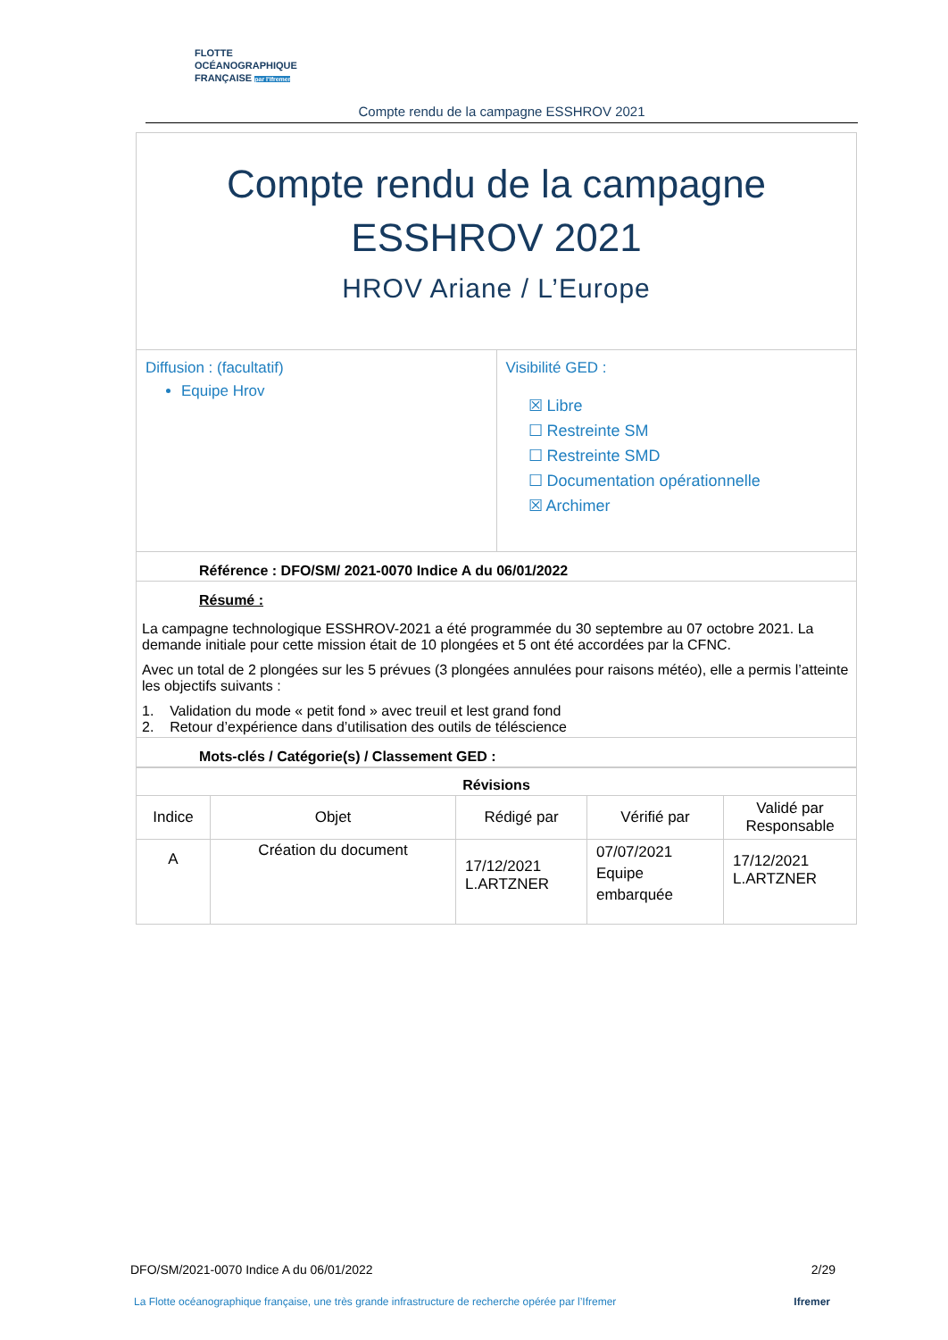FLOTTE
OCÉANOGRAPHIQUE
FRANÇAISE par l'Ifremer
Compte rendu de la campagne ESSHROV 2021
| Compte rendu de la campagne ESSHROV 2021 HROV Ariane / L’Europe | |
| Diffusion : (facultatif) Equipe Hrov | Visibilité GED : ☒ Libre ☐ Restreinte SM ☐ Restreinte SMD ☐ Documentation opérationnelle ☒ Archimer |
| Référence : DFO/SM/ 2021-0070 Indice A du 06/01/2022 | |
| Résumé : La campagne technologique ESSHROV-2021 a été programmée du 30 septembre au 07 octobre 2021. La demande initiale pour cette mission était de 10 plongées et 5 ont été accordées par la CFNC. Avec un total de 2 plongées sur les 5 prévues (3 plongées annulées pour raisons météo), elle a permis l’atteinte les objectifs suivants : 1. Validation du mode « petit fond » avec treuil et lest grand fond 2. Retour d’expérience dans d’utilisation des outils de téléscience | |
| Mots-clés / Catégorie(s) / Classement GED : | |
| Révisions | | | | |
| --- | --- | --- | --- | --- |
| Indice | Objet | Rédigé par | Vérifié par | Validé par Responsable |
| A | Création du document | 17/12/2021 L.ARTZNER | 07/07/2021 Equipe embarquée | 17/12/2021 L.ARTZNER |
DFO/SM/2021-0070 Indice A du 06/01/2022 2/29
La Flotte océanographique française, une très grande infrastructure de recherche opérée par l’Ifremer Ifremer